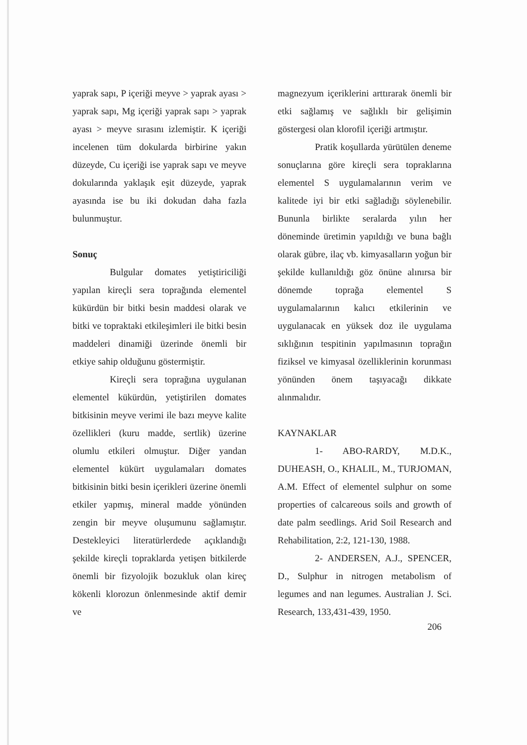yaprak sapı, P içeriği meyve > yaprak ayası > yaprak sapı, Mg içeriği yaprak sapı > yaprak ayası > meyve sırasını izlemiştir. K içeriği incelenen tüm dokularda birbirine yakın düzeyde, Cu içeriği ise yaprak sapı ve meyve dokularında yaklaşık eşit düzeyde, yaprak ayasında ise bu iki dokudan daha fazla bulunmuştur.
Sonuç
Bulgular domates yetiştiriciliği yapılan kireçli sera toprağında elementel kükürdün bir bitki besin maddesi olarak ve bitki ve topraktaki etkileşimleri ile bitki besin maddeleri dinamiği üzerinde önemli bir etkiye sahip olduğunu göstermiştir.
Kireçli sera toprağına uygulanan elementel kükürdün, yetiştirilen domates bitkisinin meyve verimi ile bazı meyve kalite özellikleri (kuru madde, sertlik) üzerine olumlu etkileri olmuştur. Diğer yandan elementel kükürt uygulamaları domates bitkisinin bitki besin içerikleri üzerine önemli etkiler yapmış, mineral madde yönünden zengin bir meyve oluşumunu sağlamıştır. Destekleyici literatürlerdede açıklandığı şekilde kireçli topraklarda yetişen bitkilerde önemli bir fizyolojik bozukluk olan kireç kökenli klorozun önlenmesinde aktif demir ve
magnezyum içeriklerini arttırarak önemli bir etki sağlamış ve sağlıklı bir gelişimin göstergesi olan klorofil içeriği artmıştır.
Pratik koşullarda yürütülen deneme sonuçlarına göre kireçli sera topraklarına elementel S uygulamalarının verim ve kalitede iyi bir etki sağladığı söylenebilir. Bununla birlikte seralarda yılın her döneminde üretimin yapıldığı ve buna bağlı olarak gübre, ilaç vb. kimyasalların yoğun bir şekilde kullanıldığı göz önüne alınırsa bir dönemde toprağa elementel S uygulamalarının kalıcı etkilerinin ve uygulanacak en yüksek doz ile uygulama sıklığının tespitinin yapılmasının toprağın fiziksel ve kimyasal özelliklerinin korunması yönünden önem taşıyacağı dikkate alınmalıdır.
KAYNAKLAR
1- ABO-RARDY, M.D.K., DUHEASH, O., KHALIL, M., TURJOMAN, A.M. Effect of elementel sulphur on some properties of calcareous soils and growth of date palm seedlings. Arid Soil Research and Rehabilitation, 2:2, 121-130, 1988.
2- ANDERSEN, A.J., SPENCER, D., Sulphur in nitrogen metabolism of legumes and nan legumes. Australian J. Sci. Research, 133,431-439, 1950.
206